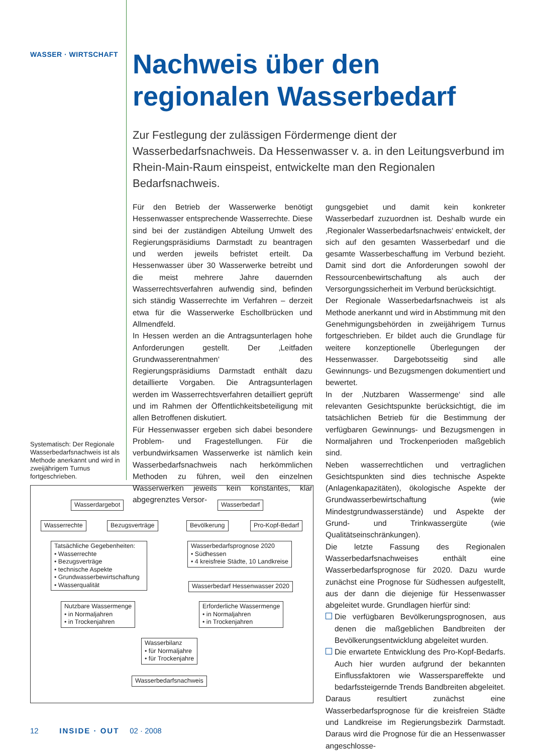WASSER · WIRTSCHAFT
Nachweis über den regionalen Wasserbedarf
Zur Festlegung der zulässigen Fördermenge dient der Wasserbedarfsnachweis. Da Hessenwasser v. a. in den Leitungsverbund im Rhein-Main-Raum einspeist, entwickelte man den Regionalen Bedarfsnachweis.
Für den Betrieb der Wasserwerke benötigt Hessenwasser entsprechende Wasserrechte. Diese sind bei der zuständigen Abteilung Umwelt des Regierungspräsidiums Darmstadt zu beantragen und werden jeweils befristet erteilt. Da Hessenwasser über 30 Wasserwerke betreibt und die meist mehrere Jahre dauernden Wasserrechtsverfahren aufwendig sind, befinden sich ständig Wasserrechte im Verfahren – derzeit etwa für die Wasserwerke Eschollbrücken und Allmendfeld.
In Hessen werden an die Antragsunterlagen hohe Anforderungen gestellt. Der ‚Leitfaden Grundwasserentnahmen‘ des Regierungspräsidiums Darmstadt enthält dazu detaillierte Vorgaben. Die Antragsunterlagen werden im Wasserrechtsverfahren detailliert geprüft und im Rahmen der Öffentlichkeitsbeteiligung mit allen Betroffenen diskutiert.
Für Hessenwasser ergeben sich dabei besondere Problem- und Fragestellungen. Für die verbundwirksamen Wasserwerke ist nämlich kein Wasserbedarfsnachweis nach herkömmlichen Methoden zu führen, weil den einzelnen Wasserwerken jeweils kein konstantes, klar abgegrenztes Versor-
gungsgebiet und damit kein konkreter Wasserbedarf zuzuordnen ist. Deshalb wurde ein ‚Regionaler Wasserbedarfsnachweis‘ entwickelt, der sich auf den gesamten Wasserbedarf und die gesamte Wasserbeschaffung im Verbund bezieht. Damit sind dort die Anforderungen sowohl der Ressourcenbewirtschaftung als auch der Versorgungssicherheit im Verbund berücksichtigt.
Der Regionale Wasserbedarfsnachweis ist als Methode anerkannt und wird in Abstimmung mit den Genehmigungsbehörden in zweijährigem Turnus fortgeschrieben. Er bildet auch die Grundlage für weitere konzeptionelle Überlegungen der Hessenwasser. Dargebotsseitig sind alle Gewinnungs- und Bezugsmengen dokumentiert und bewertet.
In der ‚Nutzbaren Wassermenge‘ sind alle relevanten Gesichtspunkte berücksichtigt, die im tatsächlichen Betrieb für die Bestimmung der verfügbaren Gewinnungs- und Bezugsmengen in Normaljahren und Trockenperioden maßgeblich sind.
Neben wasserrechtlichen und vertraglichen Gesichtspunkten sind dies technische Aspekte (Anlagenkapazitäten), ökologische Aspekte der Grundwasserbewirtschaftung (wie Mindestgrundwasserstände) und Aspekte der Grund- und Trinkwassergüte (wie Qualitätseinschränkungen).
Die letzte Fassung des Regionalen Wasserbedarfsnachweises enthält eine Wasserbedarfsprognose für 2020. Dazu wurde zunächst eine Prognose für Südhessen aufgestellt, aus der dann die diejenige für Hessenwasser abgeleitet wurde. Grundlagen hierfür sind:
Die verfügbaren Bevölkerungsprognosen, aus denen die maßgeblichen Bandbreiten der Bevölkerungsentwicklung abgeleitet wurden.
Die erwartete Entwicklung des Pro-Kopf-Bedarfs. Auch hier wurden aufgrund der bekannten Einflussfaktoren wie Wasserspareffekte und bedarfssteigernde Trends Bandbreiten abgeleitet.
Daraus resultiert zunächst eine Wasserbedarfsprognose für die kreisfreien Städte und Landkreise im Regierungsbezirk Darmstadt. Daraus wird die Prognose für die an Hessenwasser angeschlosse-
Systematisch: Der Regionale Wasserbedarfsnachweis ist als Methode anerkannt und wird in zweijährigem Turnus fortgeschrieben.
Wasserdargebot Wasserbedarf
Wasserrechte Bezugsverträge Bevölkerung Pro-Kopf-Bedarf
Tatsächliche Gegebenheiten:
• Wasserrechte
• Bezugsverträge
• technische Aspekte
• Grundwasserbewirtschaftung
• Wasserqualität
Wasserbedarfsprognose 2020
• Südhessen
• 4 kreisfreie Städte, 10 Landkreise
Wasserbedarf Hessenwasser 2020
Nutzbare Wassermenge
• in Normaljahren
• in Trockenjahren
Erforderliche Wassermenge
• in Normaljahren
• in Trockenjahren
Wasserbilanz
• für Normaljahre
• für Trockenjahre
Wasserbedarfsnachweis
12 INSIDE · OUT 02 · 2008